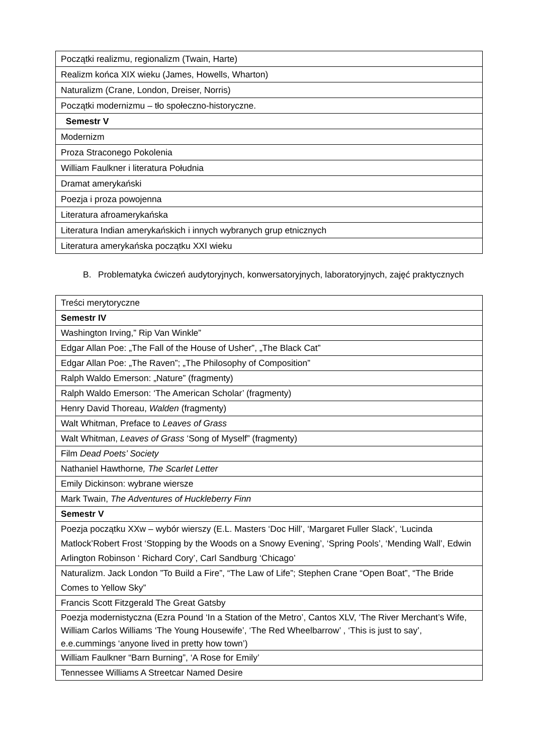| Początki realizmu, regionalizm (Twain, Harte) |
| Realizm końca XIX wieku (James, Howells, Wharton) |
| Naturalizm (Crane, London, Dreiser, Norris) |
| Początki modernizmu – tło społeczno-historyczne. |
| Semestr V |
| Modernizm |
| Proza Straconego Pokolenia |
| William Faulkner i literatura Południa |
| Dramat amerykański |
| Poezja i proza powojenna |
| Literatura afroamerykańska |
| Literatura Indian amerykańskich i innych wybranych grup etnicznych |
| Literatura amerykańska początku XXI wieku |
B. Problematyka ćwiczeń audytoryjnych, konwersatoryjnych, laboratoryjnych, zajęć praktycznych
| Treści merytoryczne |
| Semestr IV |
| Washington Irving,” Rip Van Winkle” |
| Edgar Allan Poe: „The Fall of the House of Usher”, „The Black Cat” |
| Edgar Allan Poe: „The Raven”; „The Philosophy of Composition” |
| Ralph Waldo Emerson: „Nature” (fragmenty) |
| Ralph Waldo Emerson: ‘The American Scholar’ (fragmenty) |
| Henry David Thoreau, Walden (fragmenty) |
| Walt Whitman, Preface to Leaves of Grass |
| Walt Whitman, Leaves of Grass ‘Song of Myself” (fragmenty) |
| Film Dead Poets’ Society |
| Nathaniel Hawthorne , The Scarlet Letter |
| Emily Dickinson: wybrane wiersze |
| Mark Twain, The Adventures of Huckleberry Finn |
| Semestr V |
| Poezja początku XXw – wybór wierszy (E.L. Masters ‘Doc Hill’, ‘Margaret Fuller Slack’, ‘Lucinda Matlock’Robert Frost ‘Stopping by the Woods on a Snowy Evening’, ‘Spring Pools’, ‘Mending Wall’, Edwin Arlington Robinson ‘ Richard Cory’, Carl Sandburg ‘Chicago’ |
| Naturalizm. Jack London ”To Build a Fire”, “The Law of Life”; Stephen Crane “Open Boat”, “The Bride Comes to Yellow Sky” |
| Francis Scott Fitzgerald The Great Gatsby |
| Poezja modernistyczna (Ezra Pound ‘In a Station of the Metro’, Cantos XLV, ‘The River Merchant’s Wife, William Carlos Williams ‘The Young Housewife’, ‘The Red Wheelbarrow’ , ‘This is just to say’, e.e.cummings ‘anyone lived in pretty how town’) |
| William Faulkner “Barn Burning”, ‘A Rose for Emily’ |
| Tennessee Williams A Streetcar Named Desire |